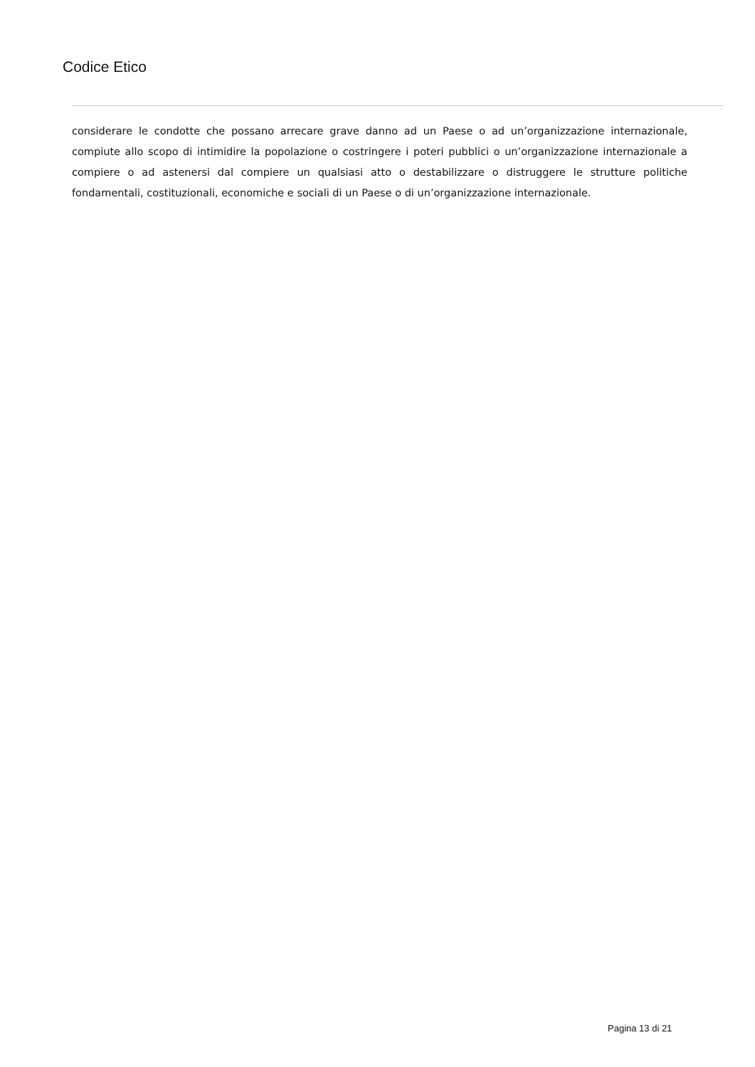Codice Etico
considerare le condotte che possano arrecare grave danno ad un Paese o ad un’organizzazione internazionale, compiute allo scopo di intimidire la popolazione o costringere i poteri pubblici o un’organizzazione internazionale a compiere o ad astenersi dal compiere un qualsiasi atto o destabilizzare o distruggere le strutture politiche fondamentali, costituzionali, economiche e sociali di un Paese o di un’organizzazione internazionale.
Pagina 13 di 21